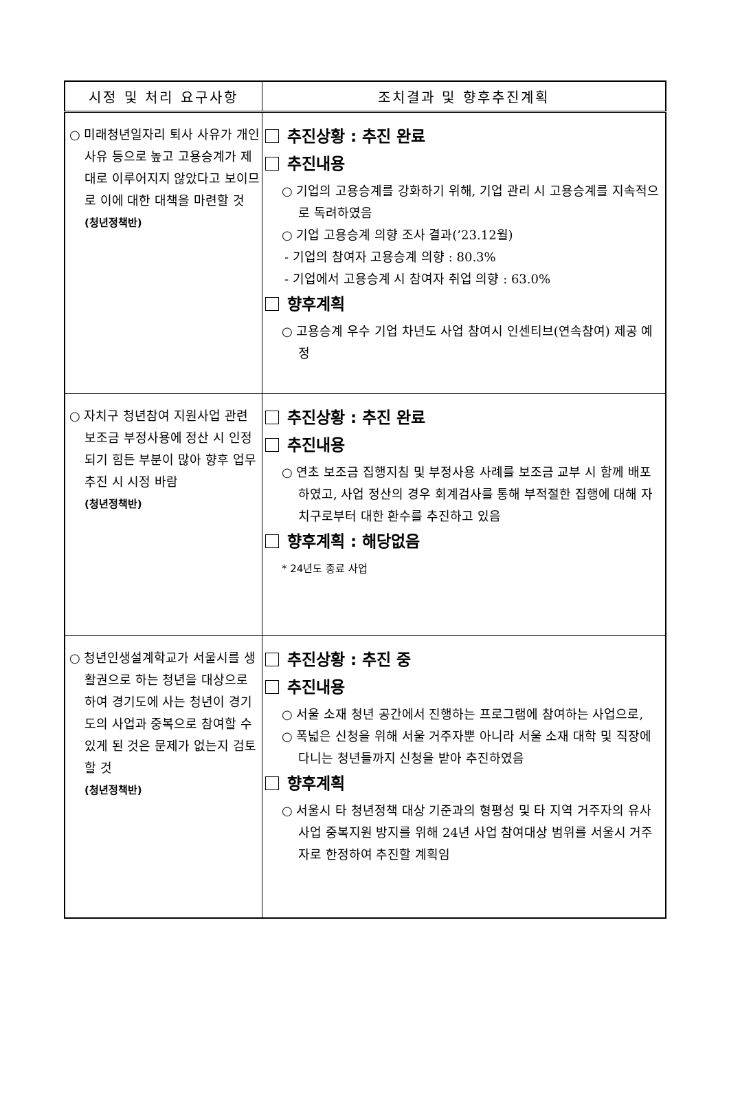| 시정 및 처리 요구사항 | 조치결과 및 향후추진계획 |
| --- | --- |
| ○ 미래청년일자리 퇴사 사유가 개인 사유 등으로 높고 고용승계가 제대로 이루어지지 않았다고 보이므로 이에 대한 대책을 마련할 것 (청년정책반) | 추진상황 : 추진 완료 추진내용 ○ 기업의 고용승계를 강화하기 위해, 기업 관리 시 고용승계를 지속적으로 독려하였음 ○ 기업 고용승계 의향 조사 결과(’23.12월) - 기업의 참여자 고용승계 의향 : 80.3% - 기업에서 고용승계 시 참여자 취업 의향 : 63.0% 향후계획 ○ 고용승계 우수 기업 차년도 사업 참여시 인센티브(연속참여) 제공 예정 |
| ○ 자치구 청년참여 지원사업 관련 보조금 부정사용에 정산 시 인정되기 힘든 부분이 많아 향후 업무추진 시 시정 바람 (청년정책반) | 추진상황 : 추진 완료 추진내용 ○ 연초 보조금 집행지침 및 부정사용 사례를 보조금 교부 시 함께 배포하였고, 사업 정산의 경우 회계검사를 통해 부적절한 집행에 대해 자치구로부터 대한 환수를 추진하고 있음 향후계획 : 해당없음 * 24년도 종료 사업 |
| ○ 청년인생설계학교가 서울시를 생활권으로 하는 청년을 대상으로 하여 경기도에 사는 청년이 경기도의 사업과 중복으로 참여할 수 있게 된 것은 문제가 없는지 검토할 것 (청년정책반) | 추진상황 : 추진 중 추진내용 ○ 서울 소재 청년 공간에서 진행하는 프로그램에 참여하는 사업으로, ○ 폭넓은 신청을 위해 서울 거주자뿐 아니라 서울 소재 대학 및 직장에 다니는 청년들까지 신청을 받아 추진하였음 향후계획 ○ 서울시 타 청년정책 대상 기준과의 형평성 및 타 지역 거주자의 유사사업 중복지원 방지를 위해 24년 사업 참여대상 범위를 서울시 거주자로 한정하여 추진할 계획임 |